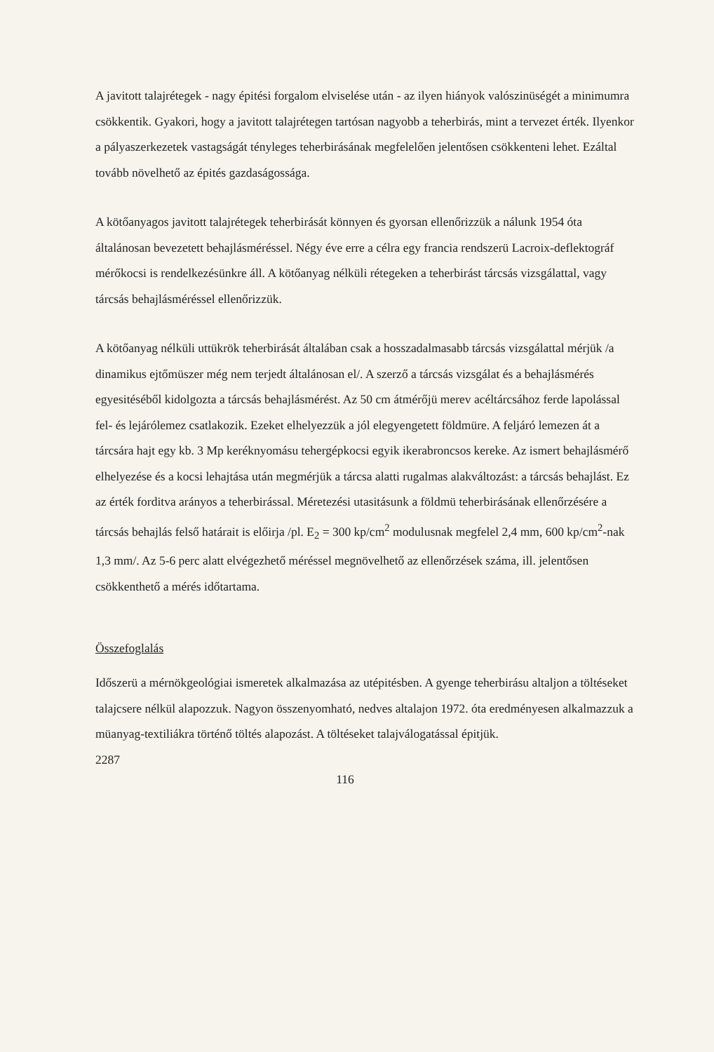A javitott talajrétegek - nagy épitési forgalom elviselése után - az ilyen hiányok valószinüségét a minimumra csökkentik. Gyakori, hogy a javitott talajrétegen tartósan nagyobb a teherbirás, mint a tervezet érték. Ilyenkor a pályaszerkezetek vastagságát tényleges teherbirásának megfelelően jelentősen csökkenteni lehet. Ezáltal tovább növelhető az épités gazdaságossága.
A kötőanyagos javitott talajrétegek teherbirását könnyen és gyorsan ellenőrizzük a nálunk 1954 óta általánosan bevezetett behajlásméréssel. Négy éve erre a célra egy francia rendszerü Lacroix-deflektográf mérőkocsi is rendelkezésünkre áll. A kötőanyag nélküli rétegeken a teherbirást tárcsás vizsgálattal, vagy tárcsás behajlásméréssel ellenőrizzük.
A kötőanyag nélküli uttükrök teherbirását általában csak a hosszadalmasabb tárcsás vizsgálattal mérjük /a dinamikus ejtőmüszer még nem terjedt általánosan el/. A szerző a tárcsás vizsgálat és a behajlásmérés egyesitéséből kidolgozta a tárcsás behajlásmérést. Az 50 cm átmérőjü merev acéltárcsához ferde lapolással fel- és lejárólemez csatlakozik. Ezeket elhelyezzük a jól elegyengetett földmüre. A feljáró lemezen át a tárcsára hajt egy kb. 3 Mp keréknyomásu tehergépkocsi egyik ikerabroncsos kereke. Az ismert behajlásmérő elhelyezése és a kocsi lehajtása után megmérjük a tárcsa alatti rugalmas alakváltozást: a tárcsás behajlást. Ez az érték forditva arányos a teherbirással. Méretezési utasitásunk a földmü teherbirásának ellenőrzésére a tárcsás behajlás felső határait is előirja /pl. E<sub>2</sub> = 300 kp/cm<sup>2</sup> modulusnak megfelel 2,4 mm, 600 kp/cm<sup>2</sup>-nak 1,3 mm/. Az 5-6 perc alatt elvégezhető méréssel megnövelhető az ellenőrzések száma, ill. jelentősen csökkenthető a mérés időtartama.
Összefoglalás
Időszerü a mérnökgeológiai ismeretek alkalmazása az utépitésben. A gyenge teherbirásu altaljon a töltéseket talajcsere nélkül alapozzuk. Nagyon összenyomható, nedves altalajon 1972. óta eredményesen alkalmazzuk a müanyag-textiliákra történő töltés alapozást. A töltéseket talajválogatással épitjük.
2287
116